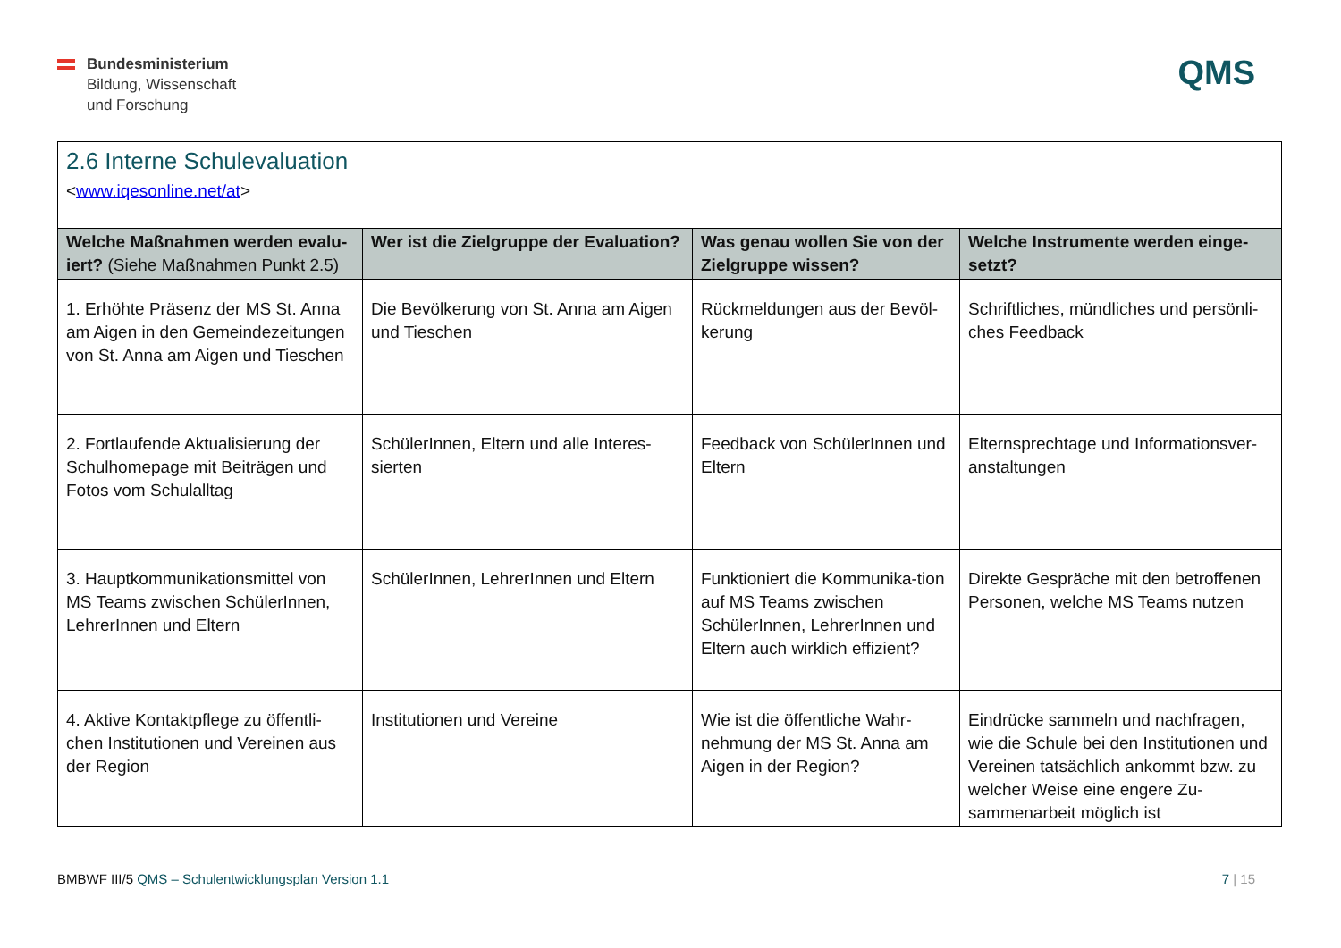Bundesministerium
Bildung, Wissenschaft
und Forschung
QMS
| 2.6 Interne Schulevaluation < www.iqesonline.net/at > | | | |
| Welche Maßnahmen werden evalu-iert? (Siehe Maßnahmen Punkt 2.5) | Wer ist die Zielgruppe der Evaluation? | Was genau wollen Sie von der Zielgruppe wissen? | Welche Instrumente werden einge-setzt? |
| 1. Erhöhte Präsenz der MS St. Anna am Aigen in den Gemeindezeitungen von St. Anna am Aigen und Tieschen | Die Bevölkerung von St. Anna am Aigen und Tieschen | Rückmeldungen aus der Bevöl-kerung | Schriftliches, mündliches und persönli-ches Feedback |
| 2. Fortlaufende Aktualisierung der Schulhomepage mit Beiträgen und Fotos vom Schulalltag | SchülerInnen, Eltern und alle Interes-sierten | Feedback von SchülerInnen und Eltern | Elternsprechtage und Informationsver-anstaltungen |
| 3. Hauptkommunikationsmittel von MS Teams zwischen SchülerInnen, LehrerInnen und Eltern | SchülerInnen, LehrerInnen und Eltern | Funktioniert die Kommunika-tion auf MS Teams zwischen SchülerInnen, LehrerInnen und Eltern auch wirklich effizient? | Direkte Gespräche mit den betroffenen Personen, welche MS Teams nutzen |
| 4. Aktive Kontaktpflege zu öffentli-chen Institutionen und Vereinen aus der Region | Institutionen und Vereine | Wie ist die öffentliche Wahr-nehmung der MS St. Anna am Aigen in der Region? | Eindrücke sammeln und nachfragen, wie die Schule bei den Institutionen und Vereinen tatsächlich ankommt bzw. zu welcher Weise eine engere Zu-sammenarbeit möglich ist |
BMBWF III/5 QMS – Schulentwicklungsplan Version 1.1
7 | 15